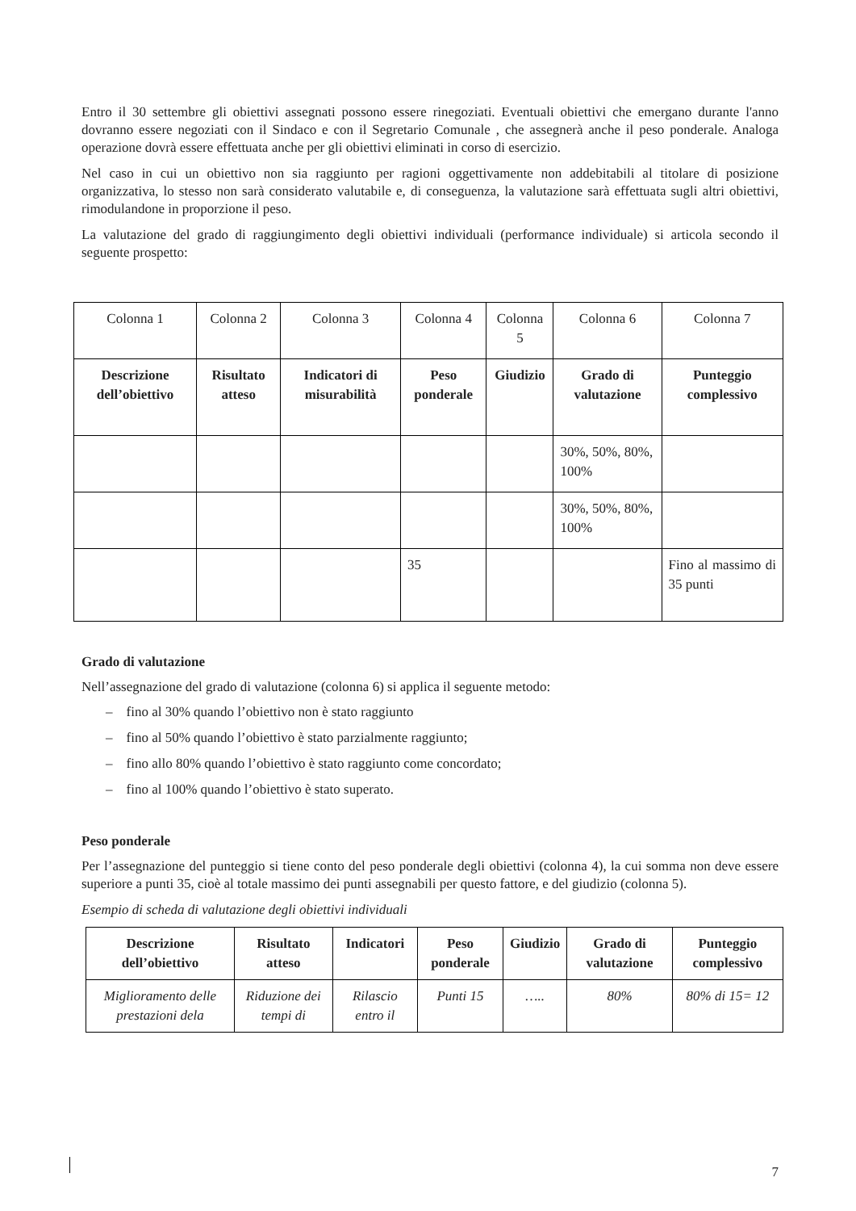Entro il 30 settembre gli obiettivi assegnati possono essere rinegoziati. Eventuali obiettivi che emergano durante l'anno dovranno essere negoziati con il Sindaco e con il Segretario Comunale , che assegnerà anche il peso ponderale. Analoga operazione dovrà essere effettuata anche per gli obiettivi eliminati in corso di esercizio.
Nel caso in cui un obiettivo non sia raggiunto per ragioni oggettivamente non addebitabili al titolare di posizione organizzativa, lo stesso non sarà considerato valutabile e, di conseguenza, la valutazione sarà effettuata sugli altri obiettivi, rimodulandone in proporzione il peso.
La valutazione del grado di raggiungimento degli obiettivi individuali (performance individuale) si articola secondo il seguente prospetto:
| Colonna 1 | Colonna 2 | Colonna 3 | Colonna 4 | Colonna 5 | Colonna 6 | Colonna 7 |
| Descrizione dell’obiettivo | Risultato atteso | Indicatori di misurabilità | Peso ponderale | Giudizio | Grado di valutazione | Punteggio complessivo |
| | | | | | 30%, 50%, 80%, 100% | |
| | | | | | 30%, 50%, 80%, 100% | |
| | | | 35 | | | Fino al massimo di 35 punti |
Grado di valutazione
Nell’assegnazione del grado di valutazione (colonna 6) si applica il seguente metodo:
– fino al 30% quando l’obiettivo non è stato raggiunto
– fino al 50% quando l’obiettivo è stato parzialmente raggiunto;
– fino allo 80% quando l’obiettivo è stato raggiunto come concordato;
– fino al 100% quando l’obiettivo è stato superato.
Peso ponderale
Per l’assegnazione del punteggio si tiene conto del peso ponderale degli obiettivi (colonna 4), la cui somma non deve essere superiore a punti 35, cioè al totale massimo dei punti assegnabili per questo fattore, e del giudizio (colonna 5).
Esempio di scheda di valutazione degli obiettivi individuali
| Descrizione dell’obiettivo | Risultato atteso | Indicatori | Peso ponderale | Giudizio | Grado di valutazione | Punteggio complessivo |
| --- | --- | --- | --- | --- | --- | --- |
| Miglioramento delle prestazioni dela | Riduzione dei tempi di | Rilascio entro il | Punti 15 | ….. | 80% | 80% di 15= 12 |
7